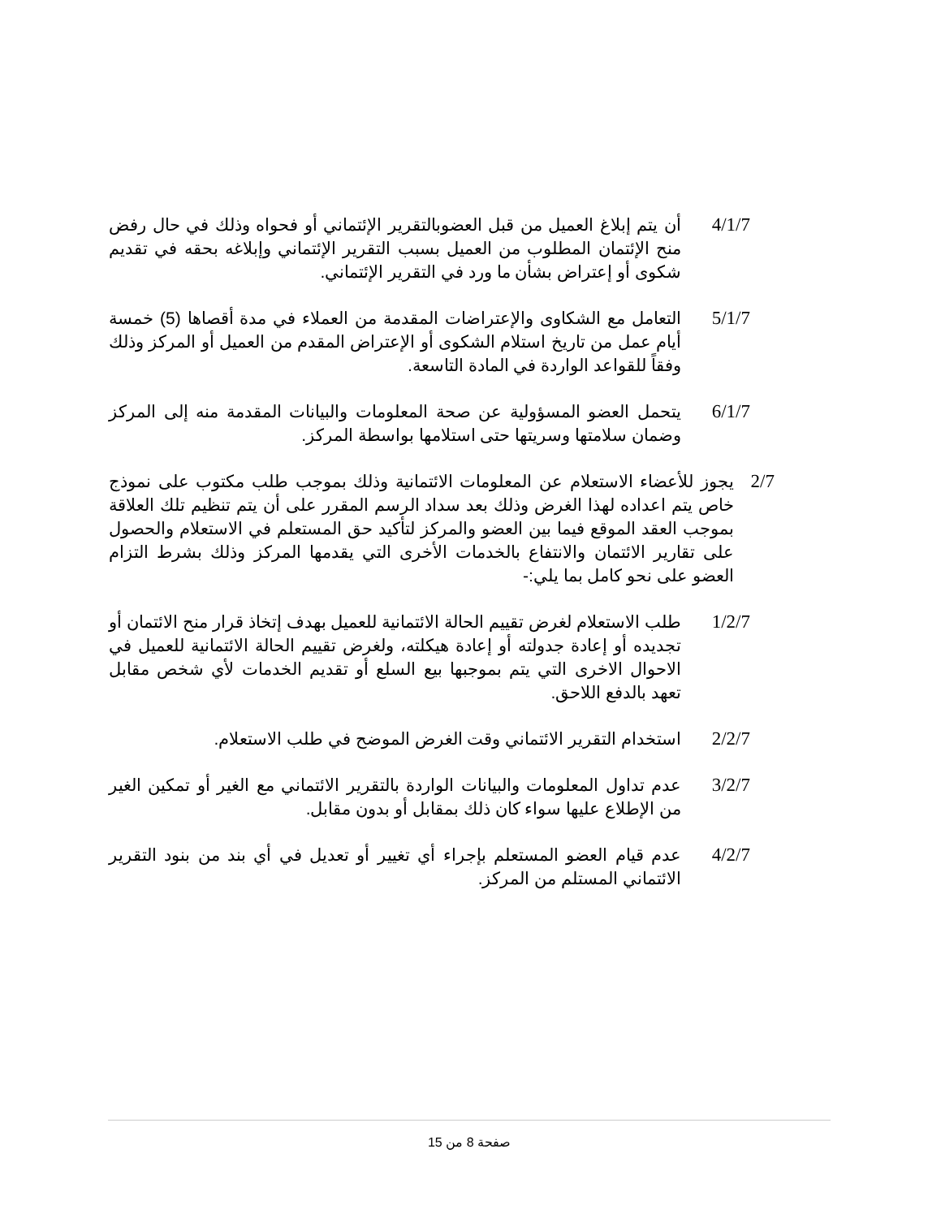4/1/7 أن يتم إبلاغ العميل من قبل العضوبالتقرير الإئتماني أو فحواه وذلك في حال رفض منح الإئتمان المطلوب من العميل بسبب التقرير الإئتماني وإبلاغه بحقه في تقديم شكوى أو إعتراض بشأن ما ورد في التقرير الإئتماني.
5/1/7 التعامل مع الشكاوى والإعتراضات المقدمة من العملاء في مدة أقصاها (5) خمسة أيام عمل من تاريخ استلام الشكوى أو الإعتراض المقدم من العميل أو المركز وذلك وفقاً للقواعد الواردة في المادة التاسعة.
6/1/7 يتحمل العضو المسؤولية عن صحة المعلومات والبيانات المقدمة منه إلى المركز وضمان سلامتها وسريتها حتى استلامها بواسطة المركز.
2/7 يجوز للأعضاء الاستعلام عن المعلومات الائتمانية وذلك بموجب طلب مكتوب على نموذج خاص يتم اعداده لهذا الغرض وذلك بعد سداد الرسم المقرر على أن يتم تنظيم تلك العلاقة بموجب العقد الموقع فيما بين العضو والمركز لتأكيد حق المستعلم في الاستعلام والحصول على تقارير الائتمان والانتفاع بالخدمات الأخرى التي يقدمها المركز وذلك بشرط التزام العضو على نحو كامل بما يلي:-
1/2/7 طلب الاستعلام لغرض تقييم الحالة الائتمانية للعميل بهدف إتخاذ قرار منح الائتمان أو تجديده أو إعادة جدولته أو إعادة هيكلته، ولغرض تقييم الحالة الائتمانية للعميل في الاحوال الاخرى التي يتم بموجبها بيع السلع أو تقديم الخدمات لأي شخص مقابل تعهد بالدفع اللاحق.
2/2/7 استخدام التقرير الائتماني وقت الغرض الموضح في طلب الاستعلام.
3/2/7 عدم تداول المعلومات والبيانات الواردة بالتقرير الائتماني مع الغير أو تمكين الغير من الإطلاع عليها سواء كان ذلك بمقابل أو بدون مقابل.
4/2/7 عدم قيام العضو المستعلم بإجراء أي تغيير أو تعديل في أي بند من بنود التقرير الائتماني المستلم من المركز.
صفحة 8 من 15